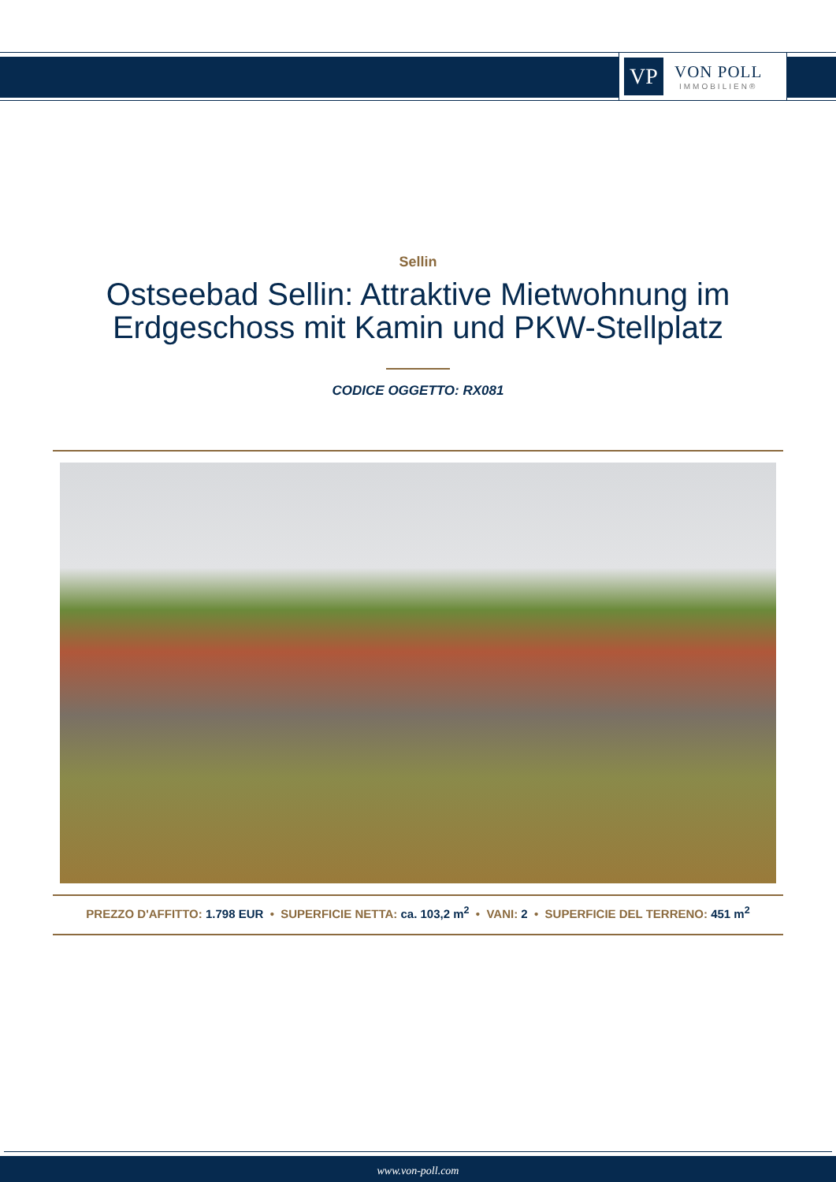VP
VON POLL
IMMOBILIEN®
Sellin
Ostseebad Sellin: Attraktive Mietwohnung im
Erdgeschoss mit Kamin und PKW-Stellplatz
CODICE OGGETTO: RX081
PREZZO D'AFFITTO: 1.798 EUR • SUPERFICIE NETTA: ca. 103,2 m<sup>2</sup> • VANI: 2 • SUPERFICIE DEL TERRENO: 451 m<sup>2</sup>
www.von-poll.com